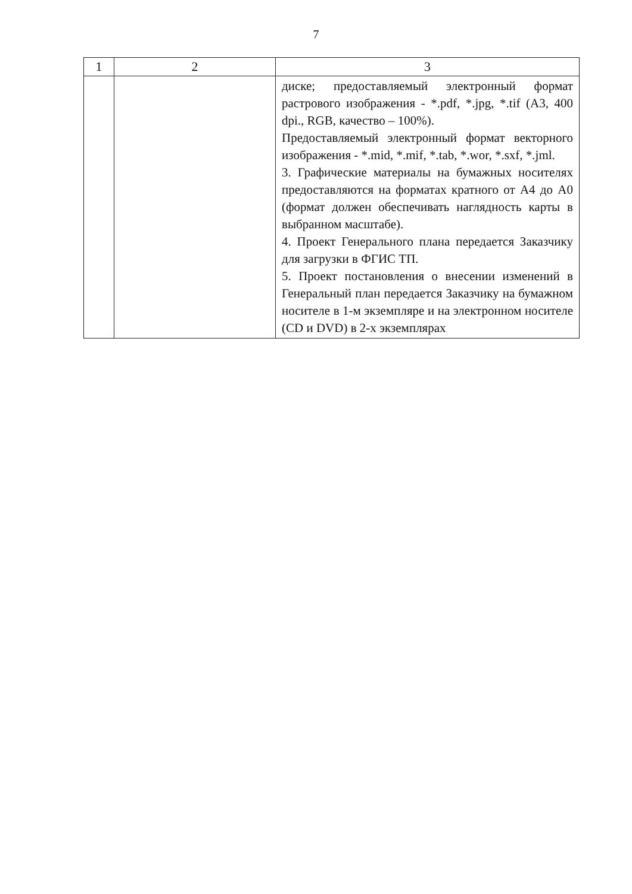7
| 1 | 2 | 3 |
| --- | --- | --- |
| | | диске; предоставляемый электронный формат растрового изображения - *.pdf, *.jpg, *.tif (А3, 400 dpi., RGB, качество – 100%). Предоставляемый электронный формат векторного изображения - *.mid, *.mif, *.tab, *.wor, *.sxf, *.jml. 3. Графические материалы на бумажных носителях предоставляются на форматах кратного от А4 до А0 (формат должен обеспечивать наглядность карты в выбранном масштабе). 4. Проект Генерального плана передается Заказчику для загрузки в ФГИС ТП. 5. Проект постановления о внесении изменений в Генеральный план передается Заказчику на бумажном носителе в 1-м экземпляре и на электронном носителе (CD и DVD) в 2-х экземплярах |